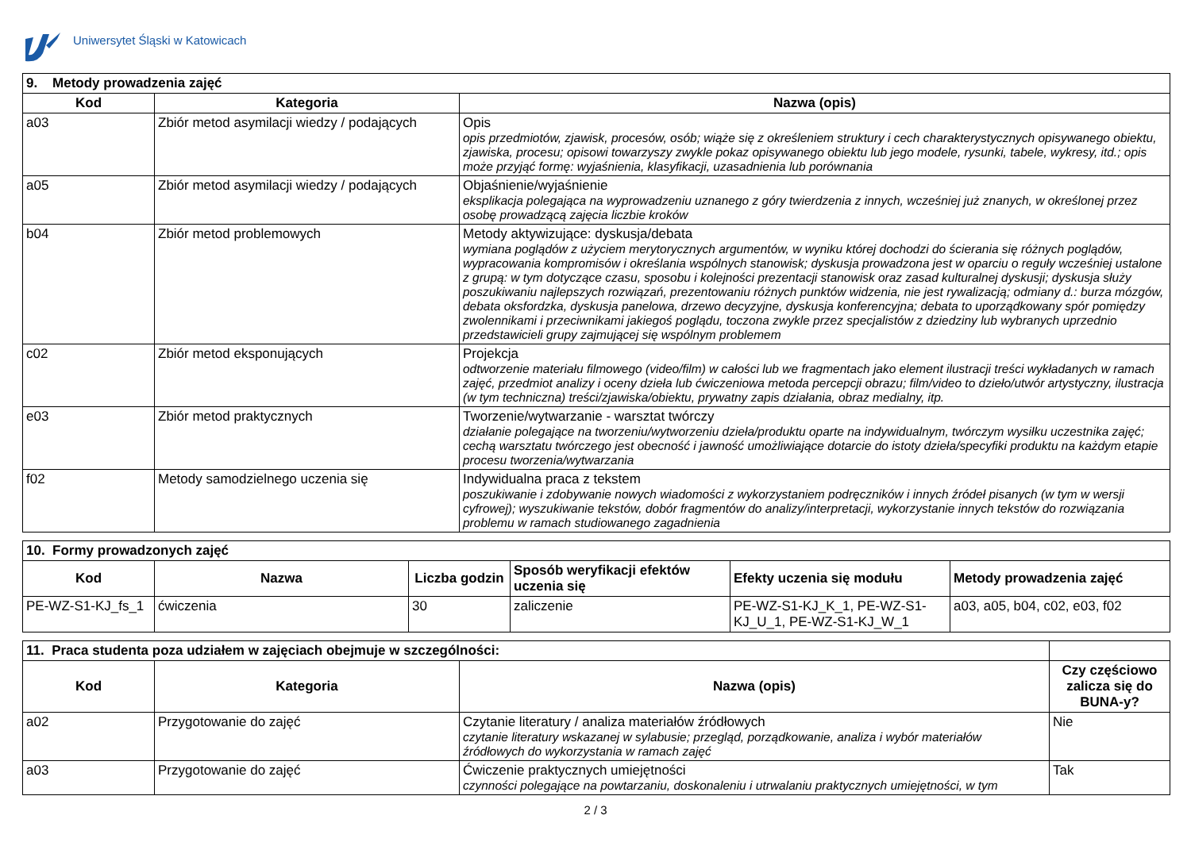Uniwersytet Śląski w Katowicach
| 9. Metody prowadzenia zajęć | | |
| Kod | Kategoria | Nazwa (opis) |
| a03 | Zbiór metod asymilacji wiedzy / podających | Opis opis przedmiotów, zjawisk, procesów, osób; wiąże się z określeniem struktury i cech charakterystycznych opisywanego obiektu, zjawiska, procesu; opisowi towarzyszy zwykle pokaz opisywanego obiektu lub jego modele, rysunki, tabele, wykresy, itd.; opis może przyjąć formę: wyjaśnienia, klasyfikacji, uzasadnienia lub porównania |
| a05 | Zbiór metod asymilacji wiedzy / podających | Objaśnienie/wyjaśnienie eksplikacja polegająca na wyprowadzeniu uznanego z góry twierdzenia z innych, wcześniej już znanych, w określonej przez osobę prowadzącą zajęcia liczbie kroków |
| b04 | Zbiór metod problemowych | Metody aktywizujące: dyskusja/debata wymiana poglądów z użyciem merytorycznych argumentów, w wyniku której dochodzi do ścierania się różnych poglądów, wypracowania kompromisów i określania wspólnych stanowisk; dyskusja prowadzona jest w oparciu o reguły wcześniej ustalone z grupą: w tym dotyczące czasu, sposobu i kolejności prezentacji stanowisk oraz zasad kulturalnej dyskusji; dyskusja służy poszukiwaniu najlepszych rozwiązań, prezentowaniu różnych punktów widzenia, nie jest rywalizacją; odmiany d.: burza mózgów, debata oksfordzka, dyskusja panelowa, drzewo decyzyjne, dyskusja konferencyjna; debata to uporządkowany spór pomiędzy zwolennikami i przeciwnikami jakiegoś poglądu, toczona zwykle przez specjalistów z dziedziny lub wybranych uprzednio przedstawicieli grupy zajmującej się wspólnym problemem |
| c02 | Zbiór metod eksponujących | Projekcja odtworzenie materiału filmowego (video/film) w całości lub we fragmentach jako element ilustracji treści wykładanych w ramach zajęć, przedmiot analizy i oceny dzieła lub ćwiczeniowa metoda percepcji obrazu; film/video to dzieło/utwór artystyczny, ilustracja (w tym techniczna) treści/zjawiska/obiektu, prywatny zapis działania, obraz medialny, itp. |
| e03 | Zbiór metod praktycznych | Tworzenie/wytwarzanie - warsztat twórczy działanie polegające na tworzeniu/wytworzeniu dzieła/produktu oparte na indywidualnym, twórczym wysiłku uczestnika zajęć; cechą warsztatu twórczego jest obecność i jawność umożliwiające dotarcie do istoty dzieła/specyfiki produktu na każdym etapie procesu tworzenia/wytwarzania |
| f02 | Metody samodzielnego uczenia się | Indywidualna praca z tekstem poszukiwanie i zdobywanie nowych wiadomości z wykorzystaniem podręczników i innych źródeł pisanych (w tym w wersji cyfrowej); wyszukiwanie tekstów, dobór fragmentów do analizy/interpretacji, wykorzystanie innych tekstów do rozwiązania problemu w ramach studiowanego zagadnienia |
| 10. Formy prowadzonych zajęć | | | | | |
| Kod | Nazwa | Liczba godzin | Sposób weryfikacji efektów uczenia się | Efekty uczenia się modułu | Metody prowadzenia zajęć |
| PE-WZ-S1-KJ_fs_1 | ćwiczenia | 30 | zaliczenie | PE-WZ-S1-KJ_K_1, PE-WZ-S1-KJ_U_1, PE-WZ-S1-KJ_W_1 | a03, a05, b04, c02, e03, f02 |
| 11. Praca studenta poza udziałem w zajęciach obejmuje w szczególności: | | | |
| Kod | Kategoria | Nazwa (opis) | Czy częściowo zalicza się do BUNA-y? |
| a02 | Przygotowanie do zajęć | Czytanie literatury / analiza materiałów źródłowych czytanie literatury wskazanej w sylabusie; przegląd, porządkowanie, analiza i wybór materiałów źródłowych do wykorzystania w ramach zajęć | Nie |
| a03 | Przygotowanie do zajęć | Ćwiczenie praktycznych umiejętności czynności polegające na powtarzaniu, doskonaleniu i utrwalaniu praktycznych umiejętności, w tym | Tak |
2 / 3